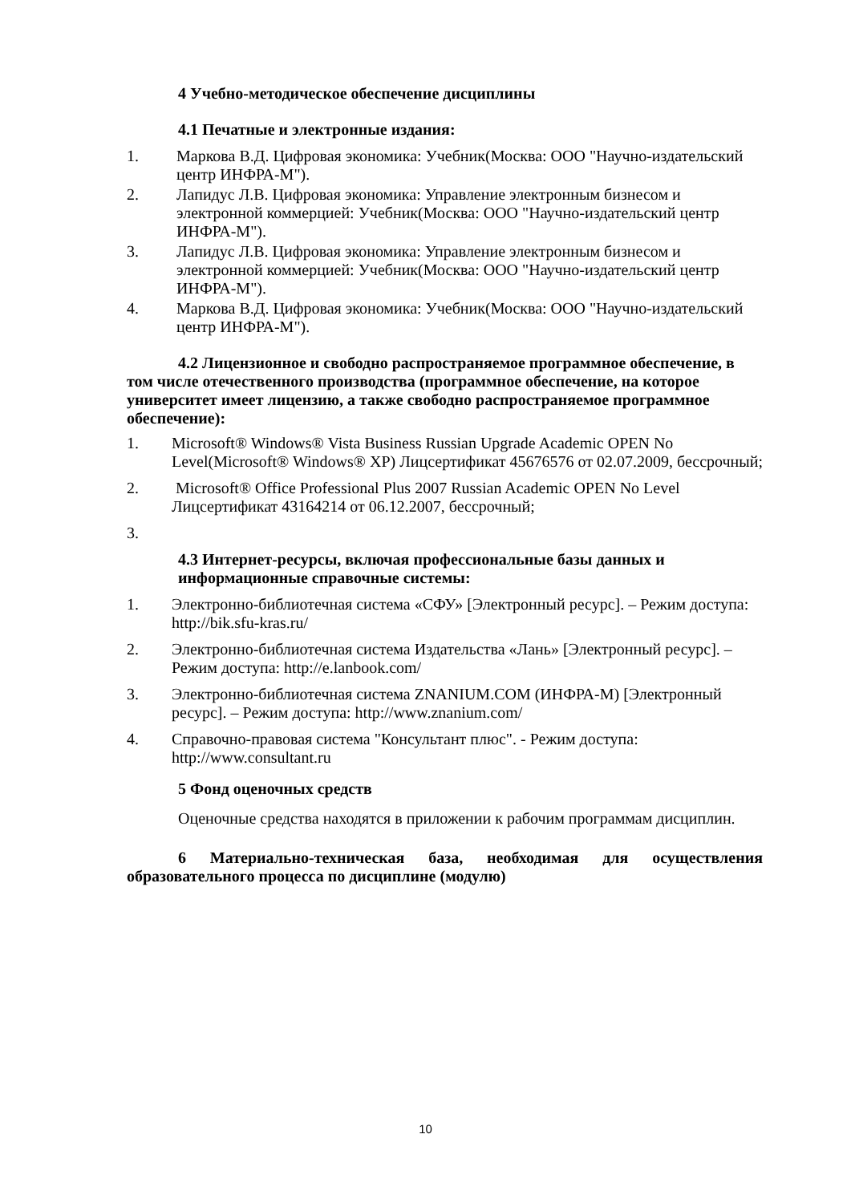4 Учебно-методическое обеспечение дисциплины
4.1 Печатные и электронные издания:
1. Маркова В.Д. Цифровая экономика: Учебник(Москва: ООО "Научно-издательский центр ИНФРА-М").
2. Лапидус Л.В. Цифровая экономика: Управление электронным бизнесом и электронной коммерцией: Учебник(Москва: ООО "Научно-издательский центр ИНФРА-М").
3. Лапидус Л.В. Цифровая экономика: Управление электронным бизнесом и электронной коммерцией: Учебник(Москва: ООО "Научно-издательский центр ИНФРА-М").
4. Маркова В.Д. Цифровая экономика: Учебник(Москва: ООО "Научно-издательский центр ИНФРА-М").
4.2 Лицензионное и свободно распространяемое программное обеспечение, в том числе отечественного производства (программное обеспечение, на которое университет имеет лицензию, а также свободно распространяемое программное обеспечение):
1. Microsoft® Windows® Vista Business Russian Upgrade Academic OPEN No Level(Microsoft® Windows® XP) Лицсертификат 45676576 от 02.07.2009, бессрочный;
2. Microsoft® Office Professional Plus 2007 Russian Academic OPEN No Level Лицсертификат 43164214 от 06.12.2007, бессрочный;
3.
4.3 Интернет-ресурсы, включая профессиональные базы данных и информационные справочные системы:
1. Электронно-библиотечная система «СФУ» [Электронный ресурс]. – Режим доступа: http://bik.sfu-kras.ru/
2. Электронно-библиотечная система Издательства «Лань» [Электронный ресурс]. – Режим доступа: http://e.lanbook.com/
3. Электронно-библиотечная система ZNANIUM.COM (ИНФРА-М) [Электронный ресурс]. – Режим доступа: http://www.znanium.com/
4. Справочно-правовая система "Консультант плюс". - Режим доступа: http://www.consultant.ru
5 Фонд оценочных средств
Оценочные средства находятся в приложении к рабочим программам дисциплин.
6 Материально-техническая база, необходимая для осуществления образовательного процесса по дисциплине (модулю)
10